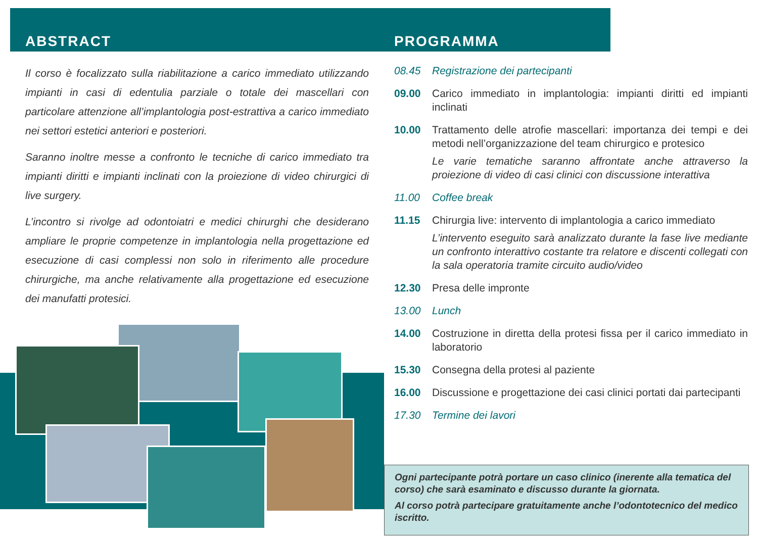ABSTRACT
Il corso è focalizzato sulla riabilitazione a carico immediato utilizzando impianti in casi di edentulia parziale o totale dei mascellari con particolare attenzione all’implantologia post-estrattiva a carico immediato nei settori estetici anteriori e posteriori.
Saranno inoltre messe a confronto le tecniche di carico immediato tra impianti diritti e impianti inclinati con la proiezione di video chirurgici di live surgery.
L’incontro si rivolge ad odontoiatri e medici chirurghi che desiderano ampliare le proprie competenze in implantologia nella progettazione ed esecuzione di casi complessi non solo in riferimento alle procedure chirurgiche, ma anche relativamente alla progettazione ed esecuzione dei manufatti protesici.
PROGRAMMA
08.45 Registrazione dei partecipanti
09.00 Carico immediato in implantologia: impianti diritti ed impianti inclinati
10.00 Trattamento delle atrofie mascellari: importanza dei tempi e dei metodi nell’organizzazione del team chirurgico e protesico
Le varie tematiche saranno affrontate anche attraverso la proiezione di video di casi clinici con discussione interattiva
11.00 Coffee break
11.15 Chirurgia live: intervento di implantologia a carico immediato
L’intervento eseguito sarà analizzato durante la fase live mediante un confronto interattivo costante tra relatore e discenti collegati con la sala operatoria tramite circuito audio/video
12.30 Presa delle impronte
13.00 Lunch
14.00 Costruzione in diretta della protesi fissa per il carico immediato in laboratorio
15.30 Consegna della protesi al paziente
16.00 Discussione e progettazione dei casi clinici portati dai partecipanti
17.30 Termine dei lavori
Ogni partecipante potrà portare un caso clinico (inerente alla tematica del corso) che sarà esaminato e discusso durante la giornata.
Al corso potrà partecipare gratuitamente anche l’odontotecnico del medico iscritto.